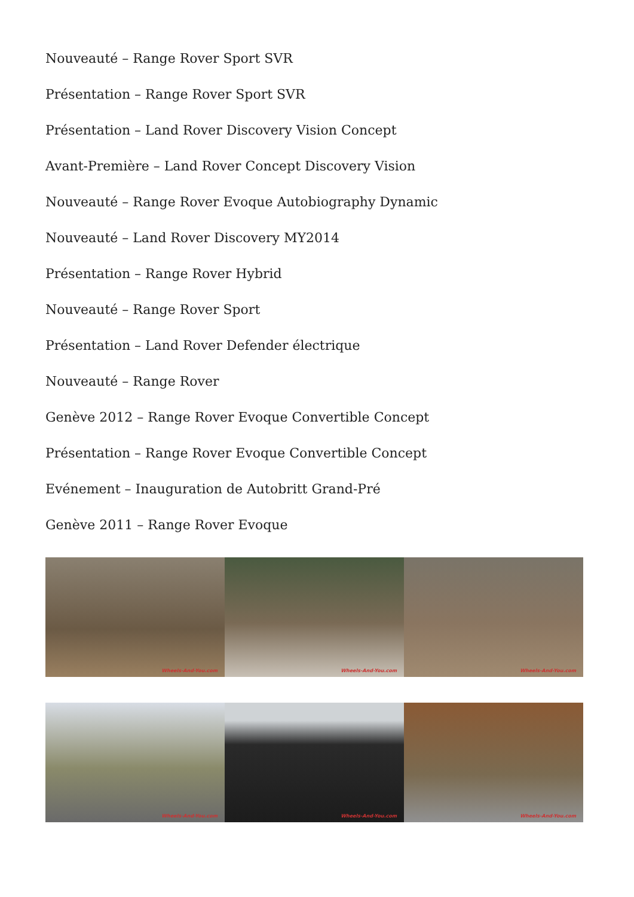Nouveauté – Range Rover Sport SVR
Présentation – Range Rover Sport SVR
Présentation – Land Rover Discovery Vision Concept
Avant-Première – Land Rover Concept Discovery Vision
Nouveauté – Range Rover Evoque Autobiography Dynamic
Nouveauté – Land Rover Discovery MY2014
Présentation – Range Rover Hybrid
Nouveauté – Range Rover Sport
Présentation – Land Rover Defender électrique
Nouveauté – Range Rover
Genève 2012 – Range Rover Evoque Convertible Concept
Présentation – Range Rover Evoque Convertible Concept
Evénement – Inauguration de Autobritt Grand-Pré
Genève 2011 – Range Rover Evoque
Wheels-And-You.com
Wheels-And-You.com
Wheels-And-You.com
Wheels-And-You.com
Wheels-And-You.com
Wheels-And-You.com